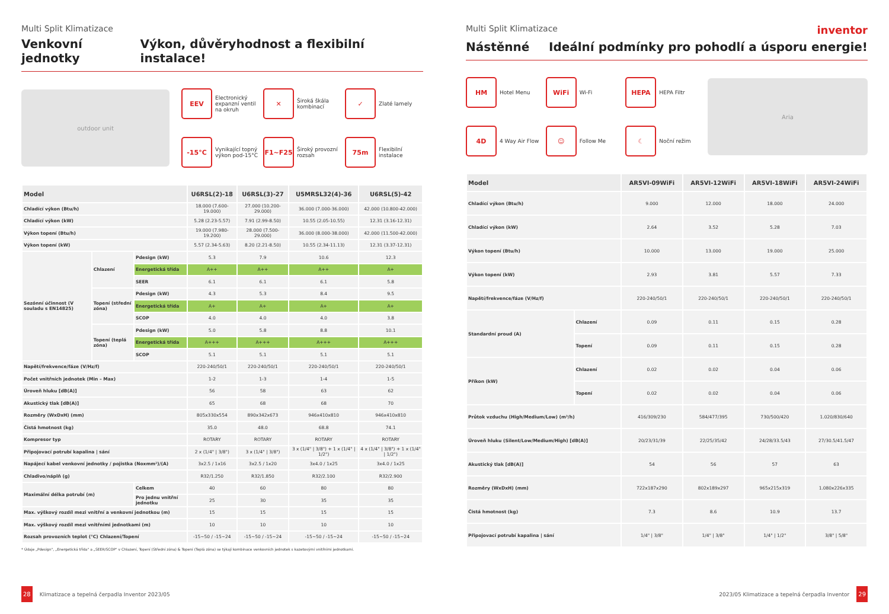Multi Split Klimatizace
Venkovní jednotky Výkon, důvěryhodnost a flexibilní instalace!
outdoor unit
EEV
Electronický expanzní ventil na okruh
✕
Široká škála kombinací
✓
Zlaté lamely
-15°C
Vynikající topný výkon pod-15°C
F1~F25
Široký provozní rozsah
75m
Flexibilní instalace
| Model | | | U6RSL(2)-18 | U6RSL(3)-27 | U5MRSL32(4)-36 | U6RSL(5)-42 |
| --- | --- | --- | --- | --- | --- | --- |
| Chladící výkon (Btu/h) | | | 18.000 (7.600-19.000) | 27.000 (10.200-29.000) | 36.000 (7.000-36.000) | 42.000 (10.800-42.000) |
| Chladící výkon (kW) | | | 5.28 (2.23-5.57) | 7.91 (2.99-8.50) | 10.55 (2.05-10.55) | 12.31 (3.16-12.31) |
| Výkon topení (Btu/h) | | | 19.000 (7.980-19.200) | 28.000 (7.500-29.000) | 36.000 (8.000-38.000) | 42.000 (11.500-42.000) |
| Výkon topení (kW) | | | 5.57 (2.34-5.63) | 8.20 (2.21-8.50) | 10.55 (2.34-11.13) | 12.31 (3.37-12.31) |
| Sezónní účinnost (V souladu s EN14825) | Chlazení | Pdesign (kW) | 5.3 | 7.9 | 10.6 | 12.3 |
| | | Energetická třída | A++ | A++ | A++ | A+ |
| | | SEER | 6.1 | 6.1 | 6.1 | 5.8 |
| | Topení (střední zóna) | Pdesign (kW) | 4.3 | 5.3 | 8.4 | 9.5 |
| | | Energetická třída | A+ | A+ | A+ | A+ |
| | | SCOP | 4.0 | 4.0 | 4.0 | 3.8 |
| | Topení (teplá zóna) | Pdesign (kW) | 5.0 | 5.8 | 8.8 | 10.1 |
| | | Energetická třída | A+++ | A+++ | A+++ | A+++ |
| | | SCOP | 5.1 | 5.1 | 5.1 | 5.1 |
| Napětí/frekvence/fáze (V/Hz/f) | | | 220-240/50/1 | 220-240/50/1 | 220-240/50/1 | 220-240/50/1 |
| Počet vnitřních jednotek (Min – Max) | | | 1-2 | 1-3 | 1-4 | 1-5 |
| Úroveň hluku [dB(A)] | | | 56 | 58 | 63 | 62 |
| Akustický tlak [dB(A)] | | | 65 | 68 | 68 | 70 |
| Rozměry (WxDxH) (mm) | | | 805x330x554 | 890x342x673 | 946x410x810 | 946x410x810 |
| Čistá hmotnost (kg) | | | 35.0 | 48.0 | 68.8 | 74.1 |
| Kompresor typ | | | ROTARY | ROTARY | ROTARY | ROTARY |
| Připojovací potrubí kapalina / sání | | | 2 x (1/4" / 3/8") | 3 x (1/4" / 3/8") | 3 x (1/4" / 3/8") + 1 x (1/4" / 1/2") | 4 x (1/4" / 3/8") + 1 x (1/4" / 1/2") |
| Napájecí kabel venkovní jednotky / pojistka (Noxmm²)/(A) | | | 3x2.5 / 1x16 | 3x2.5 / 1x20 | 3x4.0 / 1x25 | 3x4.0 / 1x25 |
| Chladivo/náplň (g) | | | R32/1.250 | R32/1.850 | R32/2.100 | R32/2.900 |
| Maximální délka potrubí (m) | | Celkem | 40 | 60 | 80 | 80 |
| | | Pro jednu vnitřní jednotku | 25 | 30 | 35 | 35 |
| Max. výškový rozdíl mezi vnitřní a venkovní jednotkou (m) | | | 15 | 15 | 15 | 15 |
| Max. výškový rozdíl mezi vnitřními jednotkami (m) | | | 10 | 10 | 10 | 10 |
| Rozsah provozních teplot (°C) Chlazení/Topení | | | -15~50 / -15~24 | -15~50 / -15~24 | -15~50 / -15~24 | -15~50 / -15~24 |
* Údaje „Pdesign", „Energetická třída" a „SEER/SCOP" v Chlazení, Topení (Střední zóna) & Topení (Teplá zóna) se týkají kombinace venkovních jednotek s kazetovými vnitřními jednotkami.
28 Klimatizace a tepelná čerpadla Inventor 2023/05
Multi Split Klimatizace inventor
Nástěnné Ideální podmínky pro pohodlí a úsporu energie!
HM
Hotel Menu
WiFi
Wi-Fi
HEPA
HEPA Filtr
4D
4 Way Air Flow
☺
Follow Me
☾
Noční režim
Aria
| Model | | AR5VI-09WiFi | AR5VI-12WiFi | AR5VI-18WiFi | AR5VI-24WiFi |
| --- | --- | --- | --- | --- | --- |
| Chladící výkon (Btu/h) | | 9.000 | 12.000 | 18.000 | 24.000 |
| Chladící výkon (kW) | | 2.64 | 3.52 | 5.28 | 7.03 |
| Výkon topení (Btu/h) | | 10.000 | 13.000 | 19.000 | 25.000 |
| Výkon topení (kW) | | 2.93 | 3.81 | 5.57 | 7.33 |
| Napětí/frekvence/fáze (V/Hz/f) | | 220-240/50/1 | 220-240/50/1 | 220-240/50/1 | 220-240/50/1 |
| Standardní proud (A) | Chlazení | 0.09 | 0.11 | 0.15 | 0.28 |
| | Topení | 0.09 | 0.11 | 0.15 | 0.28 |
| Příkon (kW) | Chlazení | 0.02 | 0.02 | 0.04 | 0.06 |
| | Topení | 0.02 | 0.02 | 0.04 | 0.06 |
| Průtok vzduchu (High/Medium/Low) (m³/h) | | 416/309/230 | 584/477/395 | 730/500/420 | 1.020/830/640 |
| Úroveň hluku (Silent/Low/Medium/High) [dB(A)] | | 20/23/31/39 | 22/25/35/42 | 24/28/33.5/43 | 27/30.5/41.5/47 |
| Akustický tlak [dB(A)] | | 54 | 56 | 57 | 63 |
| Rozměry (WxDxH) (mm) | | 722x187x290 | 802x189x297 | 965x215x319 | 1.080x226x335 |
| Čistá hmotnost (kg) | | 7.3 | 8.6 | 10.9 | 13.7 |
| Připojovací potrubí kapalina / sání | | 1/4" / 3/8" | 1/4" / 3/8" | 1/4" / 1/2" | 3/8" / 5/8" |
2023/05 Klimatizace a tepelná čerpadla Inventor 29